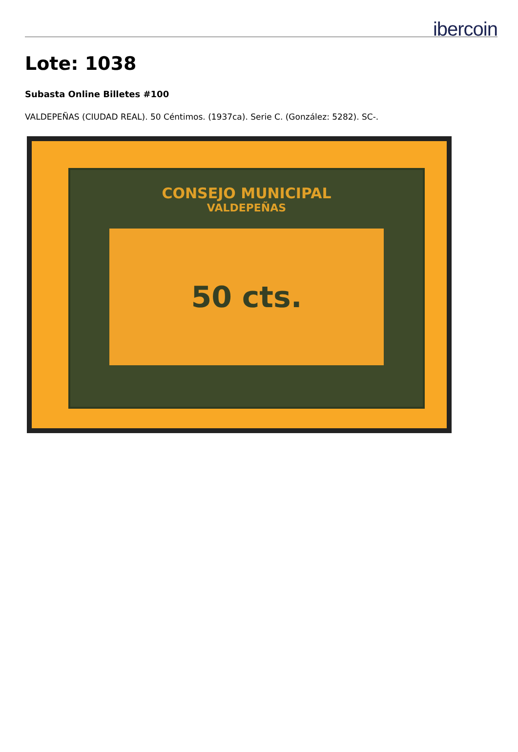ibercoin
Lote: 1038
Subasta Online Billetes #100
VALDEPEÑAS (CIUDAD REAL). 50 Céntimos. (1937ca). Serie C. (González: 5282). SC-.
CONSEJO MUNICIPAL
VALDEPEÑAS
50 cts.